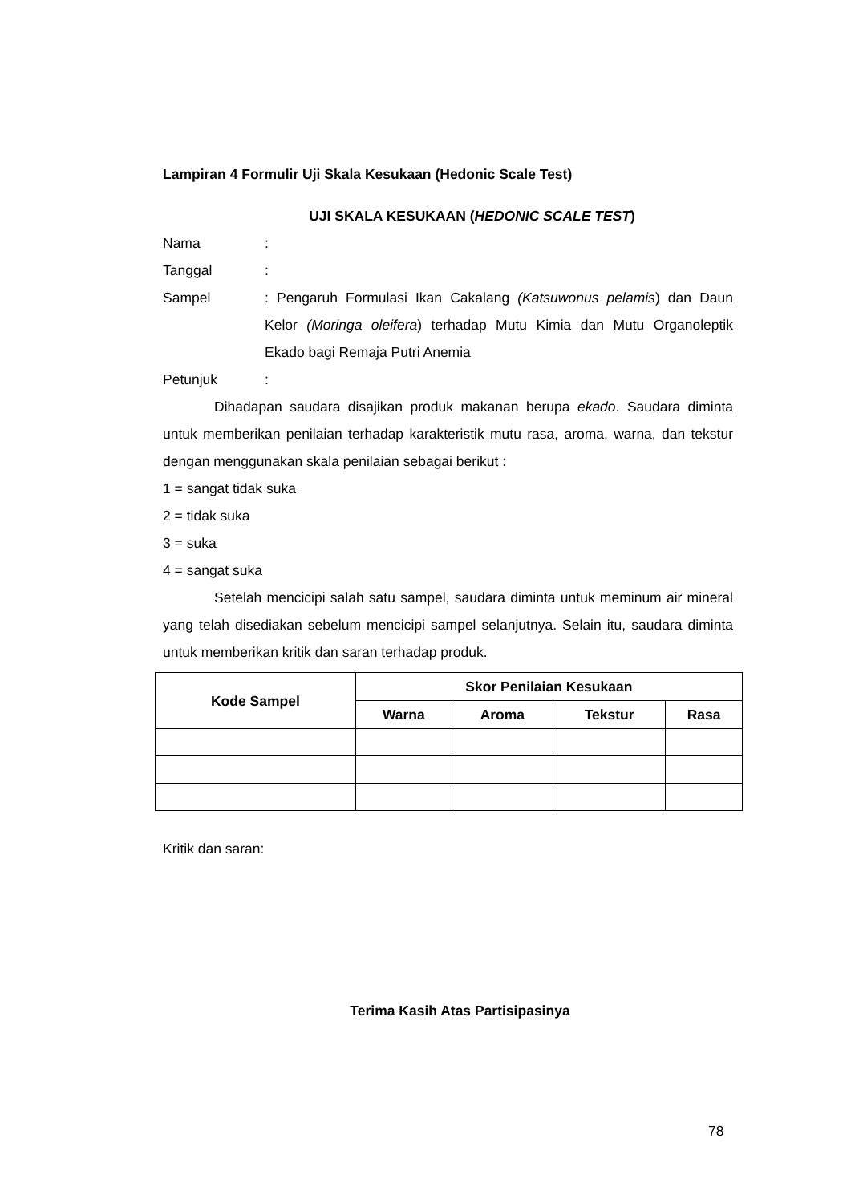Lampiran 4 Formulir Uji Skala Kesukaan (Hedonic Scale Test)
UJI SKALA KESUKAAN (HEDONIC SCALE TEST)
Nama:
Tanggal:
Sampel: Pengaruh Formulasi Ikan Cakalang (Katsuwonus pelamis) dan Daun Kelor (Moringa oleifera) terhadap Mutu Kimia dan Mutu Organoleptik Ekado bagi Remaja Putri Anemia
Petunjuk:
Dihadapan saudara disajikan produk makanan berupa ekado. Saudara diminta untuk memberikan penilaian terhadap karakteristik mutu rasa, aroma, warna, dan tekstur dengan menggunakan skala penilaian sebagai berikut :
1 = sangat tidak suka
2 = tidak suka
3 = suka
4 = sangat suka
Setelah mencicipi salah satu sampel, saudara diminta untuk meminum air mineral yang telah disediakan sebelum mencicipi sampel selanjutnya. Selain itu, saudara diminta untuk memberikan kritik dan saran terhadap produk.
| Kode Sampel | Skor Penilaian Kesukaan | | | |
| --- | --- | --- | --- | --- |
| | Warna | Aroma | Tekstur | Rasa |
Kritik dan saran:
Terima Kasih Atas Partisipasinya
78